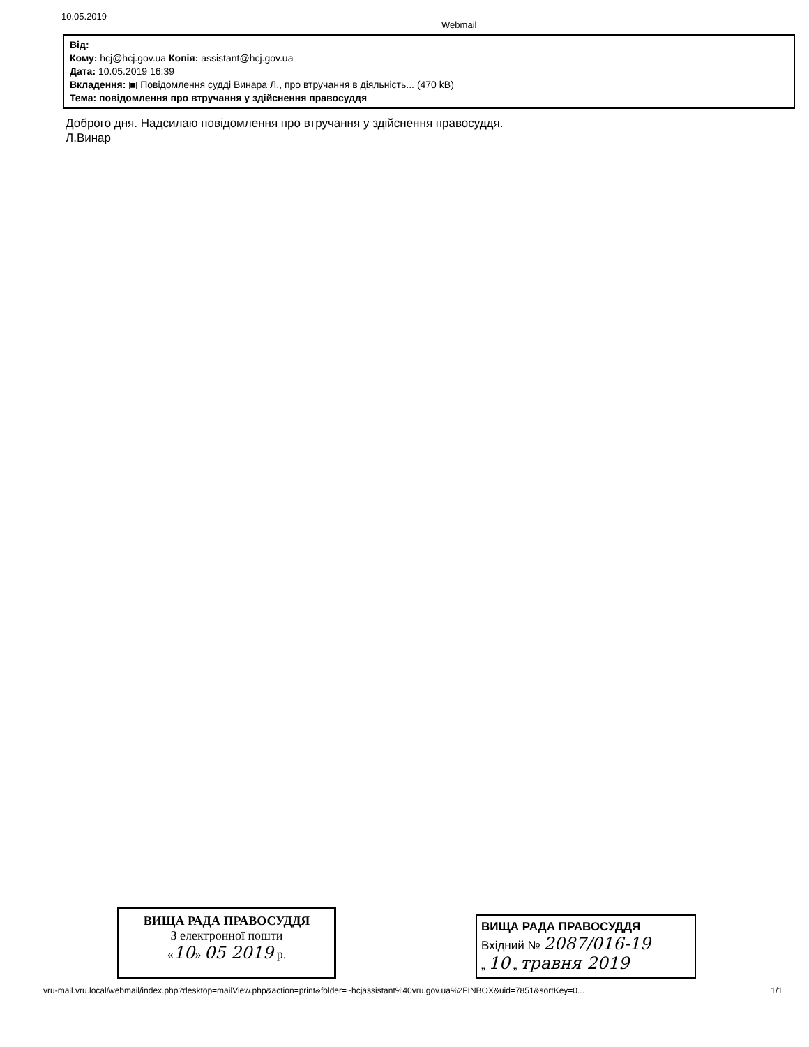10.05.2019 Webmail
Від:
Кому: hcj@hcj.gov.ua Копія: assistant@hcj.gov.ua
Дата: 10.05.2019 16:39
Вкладення: ▣ Повідомлення судді Винара Л., про втручання в діяльність... (470 kB)
Тема: повідомлення про втручання у здійснення правосуддя
Доброго дня. Надсилаю повідомлення про втручання у здійснення правосуддя.
Л.Винар
ВИЩА РАДА ПРАВОСУДДЯ
З електронної пошти
«10» 05 2019 р.
ВИЩА РАДА ПРАВОСУДДЯ
Вхідний № 2087/016-19
„ 10 „ травня 2019
vru-mail.vru.local/webmail/index.php?desktop=mailView.php&action=print&folder=~hcjassistant%40vru.gov.ua%2FINBOX&uid=7851&sortKey=0... 1/1